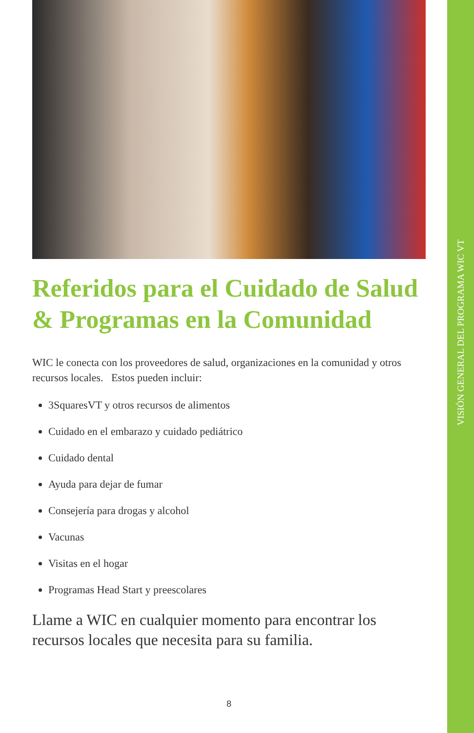VISIÓN GENERAL DEL PROGRAMA WIC VT
Referidos para el Cuidado de Salud & Programas en la Comunidad
WIC le conecta con los proveedores de salud, organizaciones en la comunidad y otros recursos locales. Estos pueden incluir:
3SquaresVT y otros recursos de alimentos
Cuidado en el embarazo y cuidado pediátrico
Cuidado dental
Ayuda para dejar de fumar
Consejería para drogas y alcohol
Vacunas
Visitas en el hogar
Programas Head Start y preescolares
Llame a WIC en cualquier momento para encontrar los recursos locales que necesita para su familia.
8